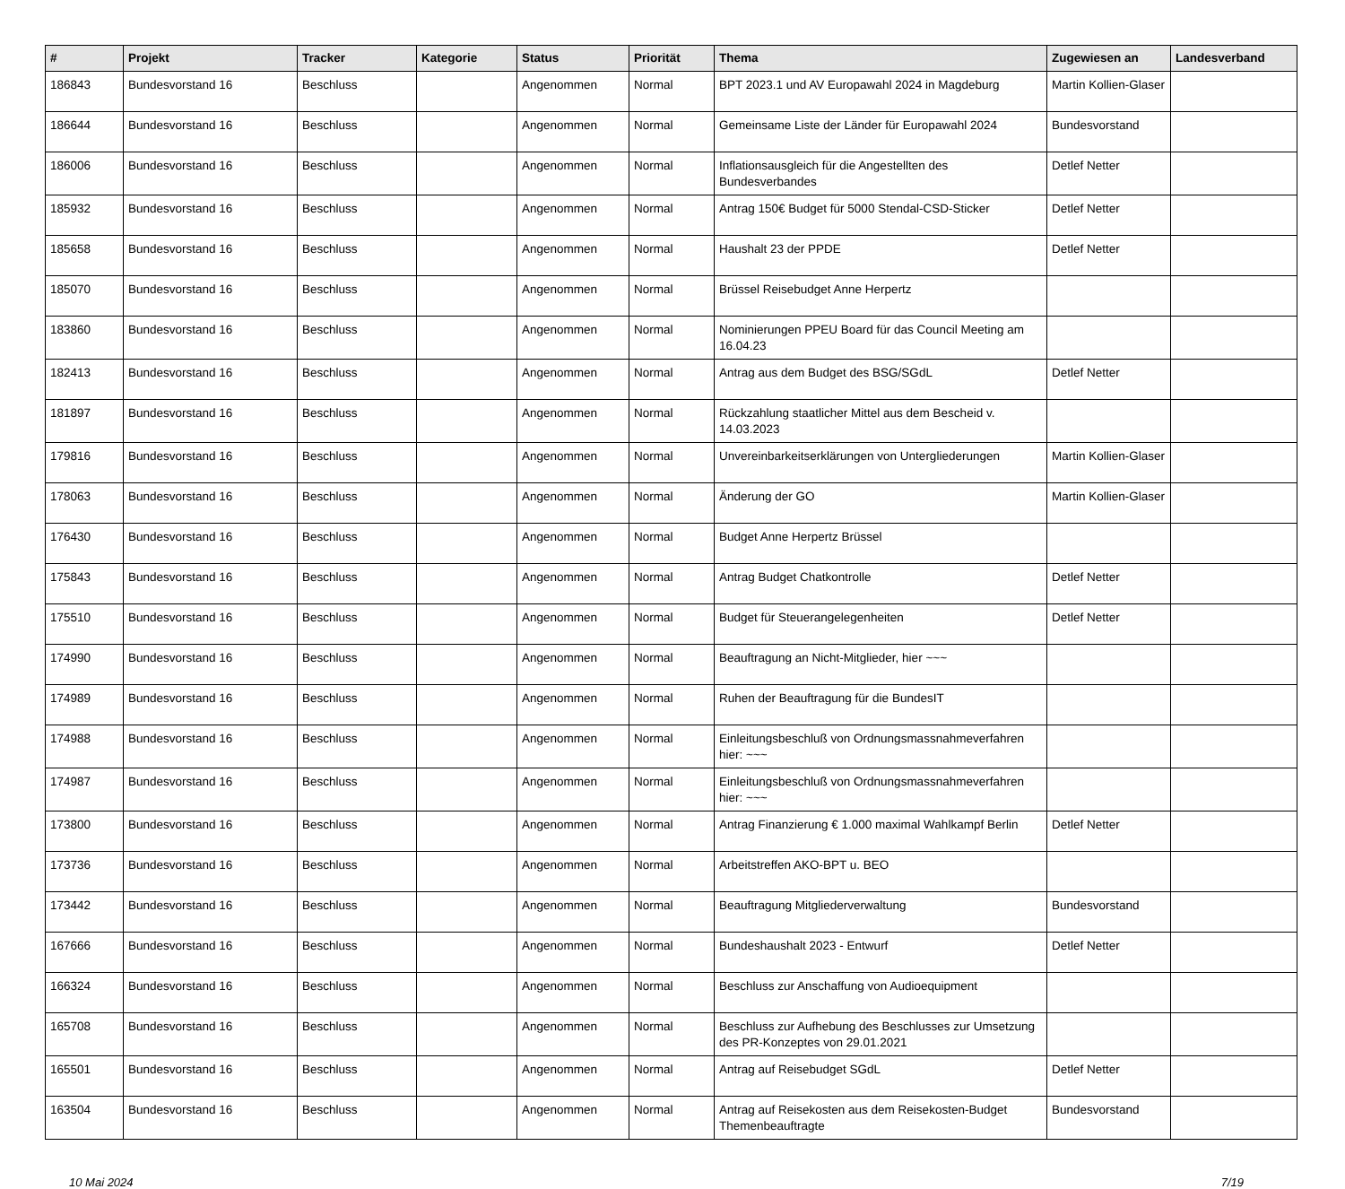| # | Projekt | Tracker | Kategorie | Status | Priorität | Thema | Zugewiesen an | Landesverband |
| --- | --- | --- | --- | --- | --- | --- | --- | --- |
| 186843 | Bundesvorstand 16 | Beschluss | | Angenommen | Normal | BPT 2023.1 und AV Europawahl 2024 in Magdeburg | Martin Kollien-Glaser | |
| 186644 | Bundesvorstand 16 | Beschluss | | Angenommen | Normal | Gemeinsame Liste der Länder für Europawahl 2024 | Bundesvorstand | |
| 186006 | Bundesvorstand 16 | Beschluss | | Angenommen | Normal | Inflationsausgleich für die Angestellten des Bundesverbandes | Detlef Netter | |
| 185932 | Bundesvorstand 16 | Beschluss | | Angenommen | Normal | Antrag 150€ Budget für 5000 Stendal-CSD-Sticker | Detlef Netter | |
| 185658 | Bundesvorstand 16 | Beschluss | | Angenommen | Normal | Haushalt 23 der PPDE | Detlef Netter | |
| 185070 | Bundesvorstand 16 | Beschluss | | Angenommen | Normal | Brüssel Reisebudget Anne Herpertz | | |
| 183860 | Bundesvorstand 16 | Beschluss | | Angenommen | Normal | Nominierungen PPEU Board für das Council Meeting am 16.04.23 | | |
| 182413 | Bundesvorstand 16 | Beschluss | | Angenommen | Normal | Antrag aus dem Budget des BSG/SGdL | Detlef Netter | |
| 181897 | Bundesvorstand 16 | Beschluss | | Angenommen | Normal | Rückzahlung staatlicher Mittel aus dem Bescheid v. 14.03.2023 | | |
| 179816 | Bundesvorstand 16 | Beschluss | | Angenommen | Normal | Unvereinbarkeitserklärungen von Untergliederungen | Martin Kollien-Glaser | |
| 178063 | Bundesvorstand 16 | Beschluss | | Angenommen | Normal | Änderung der GO | Martin Kollien-Glaser | |
| 176430 | Bundesvorstand 16 | Beschluss | | Angenommen | Normal | Budget Anne Herpertz Brüssel | | |
| 175843 | Bundesvorstand 16 | Beschluss | | Angenommen | Normal | Antrag Budget Chatkontrolle | Detlef Netter | |
| 175510 | Bundesvorstand 16 | Beschluss | | Angenommen | Normal | Budget für Steuerangelegenheiten | Detlef Netter | |
| 174990 | Bundesvorstand 16 | Beschluss | | Angenommen | Normal | Beauftragung an Nicht-Mitglieder, hier ~~~ | | |
| 174989 | Bundesvorstand 16 | Beschluss | | Angenommen | Normal | Ruhen der Beauftragung für die BundesIT | | |
| 174988 | Bundesvorstand 16 | Beschluss | | Angenommen | Normal | Einleitungsbeschluß von Ordnungsmassnahmeverfahren hier: ~~~ | | |
| 174987 | Bundesvorstand 16 | Beschluss | | Angenommen | Normal | Einleitungsbeschluß von Ordnungsmassnahmeverfahren hier: ~~~ | | |
| 173800 | Bundesvorstand 16 | Beschluss | | Angenommen | Normal | Antrag Finanzierung € 1.000 maximal Wahlkampf Berlin | Detlef Netter | |
| 173736 | Bundesvorstand 16 | Beschluss | | Angenommen | Normal | Arbeitstreffen AKO-BPT u. BEO | | |
| 173442 | Bundesvorstand 16 | Beschluss | | Angenommen | Normal | Beauftragung Mitgliederverwaltung | Bundesvorstand | |
| 167666 | Bundesvorstand 16 | Beschluss | | Angenommen | Normal | Bundeshaushalt 2023 - Entwurf | Detlef Netter | |
| 166324 | Bundesvorstand 16 | Beschluss | | Angenommen | Normal | Beschluss zur Anschaffung von Audioequipment | | |
| 165708 | Bundesvorstand 16 | Beschluss | | Angenommen | Normal | Beschluss zur Aufhebung des Beschlusses zur Umsetzung des PR-Konzeptes von 29.01.2021 | | |
| 165501 | Bundesvorstand 16 | Beschluss | | Angenommen | Normal | Antrag auf Reisebudget SGdL | Detlef Netter | |
| 163504 | Bundesvorstand 16 | Beschluss | | Angenommen | Normal | Antrag auf Reisekosten aus dem Reisekosten-Budget Themenbeauftragte | Bundesvorstand | |
10 Mai 2024 7/19